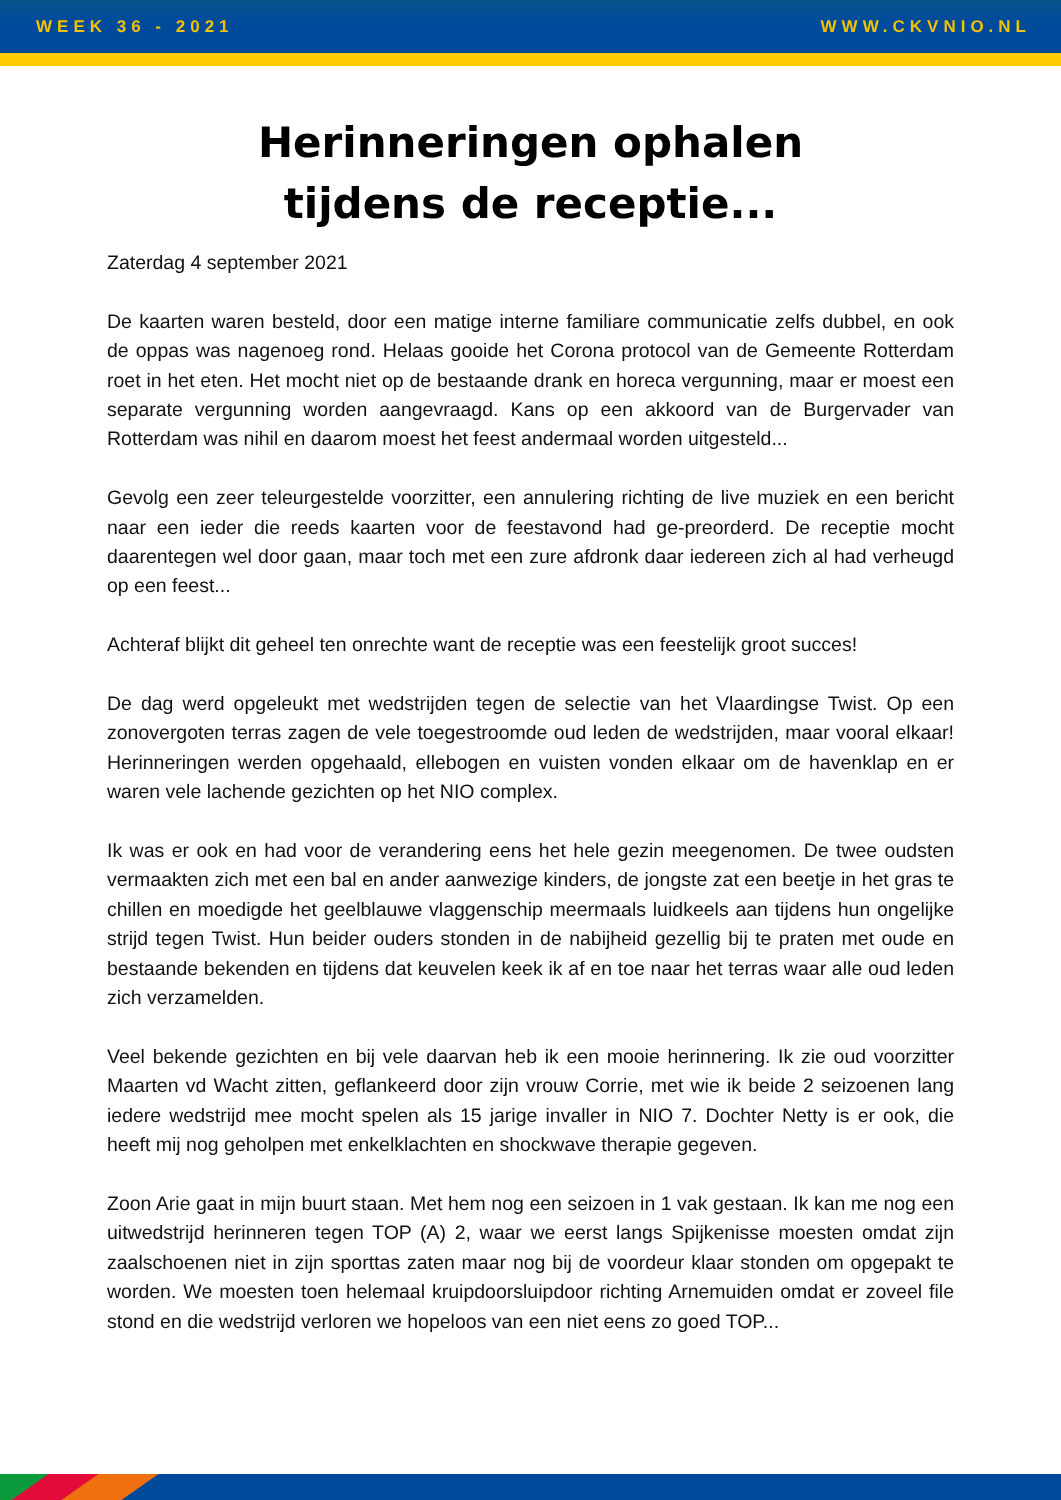WEEK 36 - 2021 WWW.CKVNIO.NL
Herinneringen ophalen
tijdens de receptie...
Zaterdag 4 september 2021
De kaarten waren besteld, door een matige interne familiare communicatie zelfs dubbel, en ook de oppas was nagenoeg rond. Helaas gooide het Corona protocol van de Gemeente Rotterdam roet in het eten. Het mocht niet op de bestaande drank en horeca vergunning, maar er moest een separate vergunning worden aangevraagd. Kans op een akkoord van de Burgervader van Rotterdam was nihil en daarom moest het feest andermaal worden uitgesteld...
Gevolg een zeer teleurgestelde voorzitter, een annulering richting de live muziek en een bericht naar een ieder die reeds kaarten voor de feestavond had ge-preorderd. De receptie mocht daarentegen wel door gaan, maar toch met een zure afdronk daar iedereen zich al had verheugd op een feest...
Achteraf blijkt dit geheel ten onrechte want de receptie was een feestelijk groot succes!
De dag werd opgeleukt met wedstrijden tegen de selectie van het Vlaardingse Twist. Op een zonovergoten terras zagen de vele toegestroomde oud leden de wedstrijden, maar vooral elkaar! Herinneringen werden opgehaald, ellebogen en vuisten vonden elkaar om de havenklap en er waren vele lachende gezichten op het NIO complex.
Ik was er ook en had voor de verandering eens het hele gezin meegenomen. De twee oudsten vermaakten zich met een bal en ander aanwezige kinders, de jongste zat een beetje in het gras te chillen en moedigde het geelblauwe vlaggenschip meermaals luidkeels aan tijdens hun ongelijke strijd tegen Twist. Hun beider ouders stonden in de nabijheid gezellig bij te praten met oude en bestaande bekenden en tijdens dat keuvelen keek ik af en toe naar het terras waar alle oud leden zich verzamelden.
Veel bekende gezichten en bij vele daarvan heb ik een mooie herinnering. Ik zie oud voorzitter Maarten vd Wacht zitten, geflankeerd door zijn vrouw Corrie, met wie ik beide 2 seizoenen lang iedere wedstrijd mee mocht spelen als 15 jarige invaller in NIO 7. Dochter Netty is er ook, die heeft mij nog geholpen met enkelklachten en shockwave therapie gegeven.
Zoon Arie gaat in mijn buurt staan. Met hem nog een seizoen in 1 vak gestaan. Ik kan me nog een uitwedstrijd herinneren tegen TOP (A) 2, waar we eerst langs Spijkenisse moesten omdat zijn zaalschoenen niet in zijn sporttas zaten maar nog bij de voordeur klaar stonden om opgepakt te worden. We moesten toen helemaal kruipdoorsluipdoor richting Arnemuiden omdat er zoveel file stond en die wedstrijd verloren we hopeloos van een niet eens zo goed TOP...